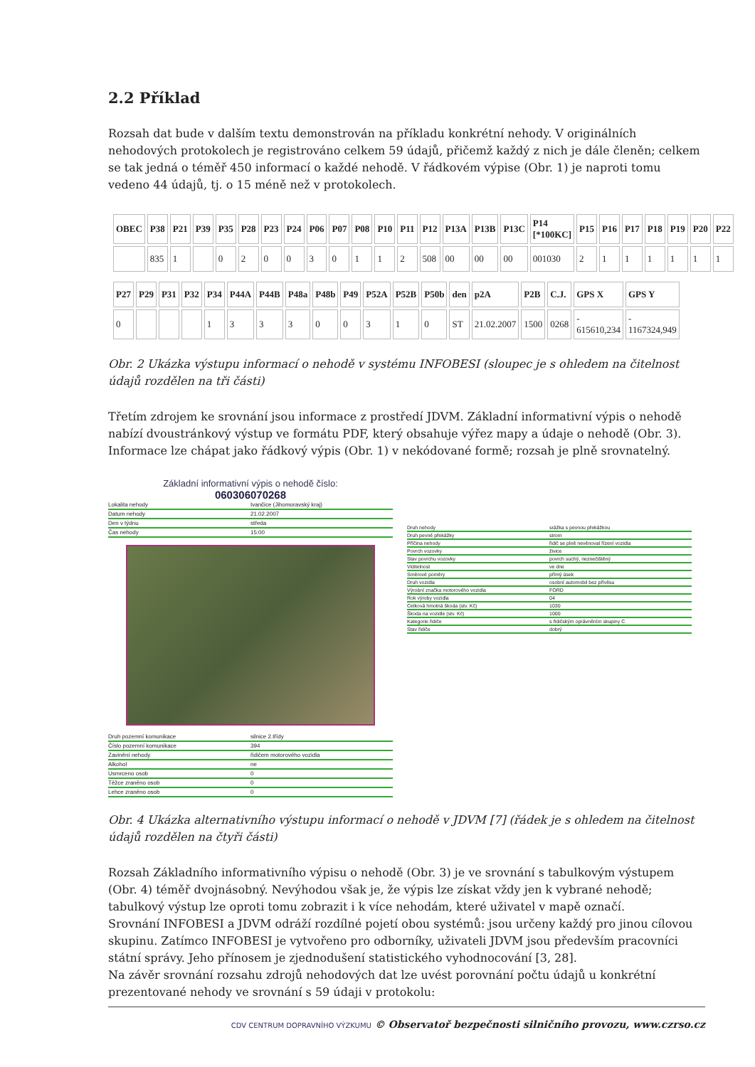2.2 Příklad
Rozsah dat bude v dalším textu demonstrován na příkladu konkrétní nehody. V originálních nehodových protokolech je registrováno celkem 59 údajů, přičemž každý z nich je dále členěn; celkem se tak jedná o téměř 450 informací o každé nehodě. V řádkovém výpise (Obr. 1) je naproti tomu vedeno 44 údajů, tj. o 15 méně než v protokolech.
| OBEC | P38 | P21 | P39 | P35 | P28 | P23 | P24 | P06 | P07 | P08 | P10 | P11 | P12 | P13A | P13B | P13C | P14 [*100KC] | P15 | P16 | P17 | P18 | P19 | P20 | P22 |
| --- | --- | --- | --- | --- | --- | --- | --- | --- | --- | --- | --- | --- | --- | --- | --- | --- | --- | --- | --- | --- | --- | --- | --- | --- |
| | 835 | 1 | | 0 | 2 | 0 | 0 | 3 | 0 | 1 | 1 | 2 | 508 | 00 | 00 | 00 | 001030 | 2 | 1 | 1 | 1 | 1 | 1 | 1 |
| P27 | P29 | P31 | P32 | P34 | P44A | P44B | P48a | P48b | P49 | P52A | P52B | P50b | den | p2A | P2B | C.J. | GPS X | GPS Y |
| --- | --- | --- | --- | --- | --- | --- | --- | --- | --- | --- | --- | --- | --- | --- | --- | --- | --- | --- |
| 0 | | | | 1 | 3 | 3 | 3 | 0 | 0 | 3 | 1 | 0 | ST | 21.02.2007 | 1500 | 0268 | - 615610,234 | - 1167324,949 |
Obr. 2 Ukázka výstupu informací o nehodě v systému INFOBESI (sloupec je s ohledem na čitelnost údajů rozdělen na tři části)
Třetím zdrojem ke srovnání jsou informace z prostředí JDVM. Základní informativní výpis o nehodě nabízí dvoustránkový výstup ve formátu PDF, který obsahuje výřez mapy a údaje o nehodě (Obr. 3). Informace lze chápat jako řádkový výpis (Obr. 1) v nekódované formě; rozsah je plně srovnatelný.
Základní informativní výpis o nehodě číslo:
060306070268
Lokalita nehody Ivančice (Jihomoravský kraj)
Datum nehody 21.02.2007
Den v týdnu středa
Čas nehody 15:00
Druh pozemní komunikace silnice 2.třídy
Číslo pozemní komunikace 394
Zavinění nehody řidičem motorového vozidla
Alkohol ne
Usmrceno osob 0
Těžce zraněno osob 0
Lehce zraněno osob 0
Druh nehody srážka s pevnou překážkou
Druh pevné překážky strom
Příčina nehody řidič se plně nevěnoval řízení vozidla
Povrch vozovky živice
Stav povrchu vozovky povrch suchý, neznečištěný
Viditelnost ve dne
Směrové poměry přímý úsek
Druh vozidla osobní automobil bez přívěsu
Výrobní značka motorového vozidla FORD
Rok výroby vozidla 04
Celková hmotná škoda (stv. Kč) 1030
Škoda na vozidle (stv. Kč) 1000
Kategorie řidiče s řidičským oprávněním skupiny C
Stav řidiče dobrý
Obr. 4 Ukázka alternativního výstupu informací o nehodě v JDVM [7] (řádek je s ohledem na čitelnost údajů rozdělen na čtyři části)
Rozsah Základního informativního výpisu o nehodě (Obr. 3) je ve srovnání s tabulkovým výstupem (Obr. 4) téměř dvojnásobný. Nevýhodou však je, že výpis lze získat vždy jen k vybrané nehodě; tabulkový výstup lze oproti tomu zobrazit i k více nehodám, které uživatel v mapě označí.
Srovnání INFOBESI a JDVM odráží rozdílné pojetí obou systémů: jsou určeny každý pro jinou cílovou skupinu. Zatímco INFOBESI je vytvořeno pro odborníky, uživateli JDVM jsou především pracovníci státní správy. Jeho přínosem je zjednodušení statistického vyhodnocování [3, 28].
Na závěr srovnání rozsahu zdrojů nehodových dat lze uvést porovnání počtu údajů u konkrétní prezentované nehody ve srovnání s 59 údaji v protokolu:
CDV CENTRUM DOPRAVNÍHO VÝZKUMU © Observatoř bezpečnosti silničního provozu, www.czrso.cz